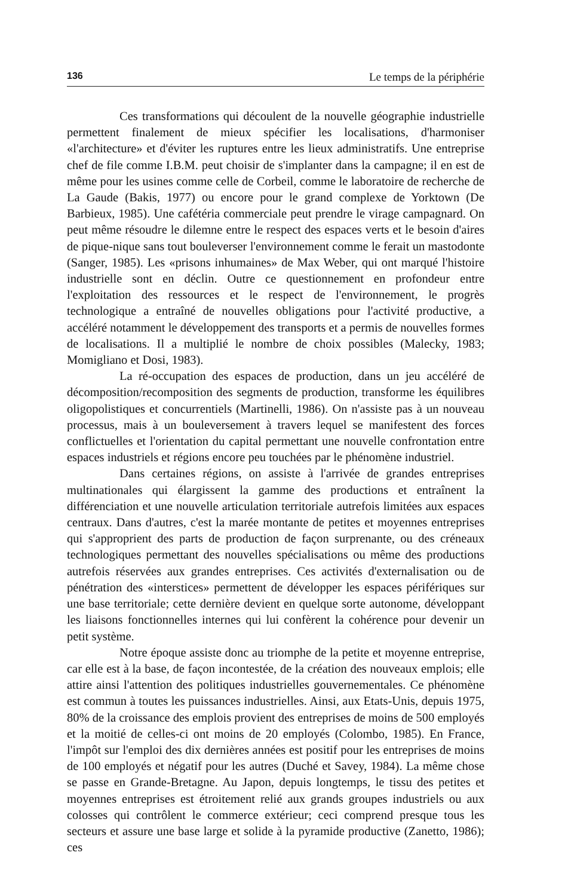136 Le temps de la périphérie
Ces transformations qui découlent de la nouvelle géographie industrielle permettent finalement de mieux spécifier les localisations, d'harmoniser «l'architecture» et d'éviter les ruptures entre les lieux administratifs. Une entreprise chef de file comme I.B.M. peut choisir de s'implanter dans la campagne; il en est de même pour les usines comme celle de Corbeil, comme le laboratoire de recherche de La Gaude (Bakis, 1977) ou encore pour le grand complexe de Yorktown (De Barbieux, 1985). Une cafétéria commerciale peut prendre le virage campagnard. On peut même résoudre le dilemne entre le respect des espaces verts et le besoin d'aires de pique-nique sans tout bouleverser l'environnement comme le ferait un mastodonte (Sanger, 1985). Les «prisons inhumaines» de Max Weber, qui ont marqué l'histoire industrielle sont en déclin. Outre ce questionnement en profondeur entre l'exploitation des ressources et le respect de l'environnement, le progrès technologique a entraîné de nouvelles obligations pour l'activité productive, a accéléré notamment le développement des transports et a permis de nouvelles formes de localisations. Il a multiplié le nombre de choix possibles (Malecky, 1983; Momigliano et Dosi, 1983).
La ré-occupation des espaces de production, dans un jeu accéléré de décomposition/recomposition des segments de production, transforme les équilibres oligopolistiques et concurrentiels (Martinelli, 1986). On n'assiste pas à un nouveau processus, mais à un bouleversement à travers lequel se manifestent des forces conflictuelles et l'orientation du capital permettant une nouvelle confrontation entre espaces industriels et régions encore peu touchées par le phénomène industriel.
Dans certaines régions, on assiste à l'arrivée de grandes entreprises multinationales qui élargissent la gamme des productions et entraînent la différenciation et une nouvelle articulation territoriale autrefois limitées aux espaces centraux. Dans d'autres, c'est la marée montante de petites et moyennes entreprises qui s'approprient des parts de production de façon surprenante, ou des créneaux technologiques permettant des nouvelles spécialisations ou même des productions autrefois réservées aux grandes entreprises. Ces activités d'externalisation ou de pénétration des «interstices» permettent de développer les espaces périfériques sur une base territoriale; cette dernière devient en quelque sorte autonome, développant les liaisons fonctionnelles internes qui lui confèrent la cohérence pour devenir un petit système.
Notre époque assiste donc au triomphe de la petite et moyenne entreprise, car elle est à la base, de façon incontestée, de la création des nouveaux emplois; elle attire ainsi l'attention des politiques industrielles gouvernementales. Ce phénomène est commun à toutes les puissances industrielles. Ainsi, aux Etats-Unis, depuis 1975, 80% de la croissance des emplois provient des entreprises de moins de 500 employés et la moitié de celles-ci ont moins de 20 employés (Colombo, 1985). En France, l'impôt sur l'emploi des dix dernières années est positif pour les entreprises de moins de 100 employés et négatif pour les autres (Duché et Savey, 1984). La même chose se passe en Grande-Bretagne. Au Japon, depuis longtemps, le tissu des petites et moyennes entreprises est étroitement relié aux grands groupes industriels ou aux colosses qui contrôlent le commerce extérieur; ceci comprend presque tous les secteurs et assure une base large et solide à la pyramide productive (Zanetto, 1986); ces